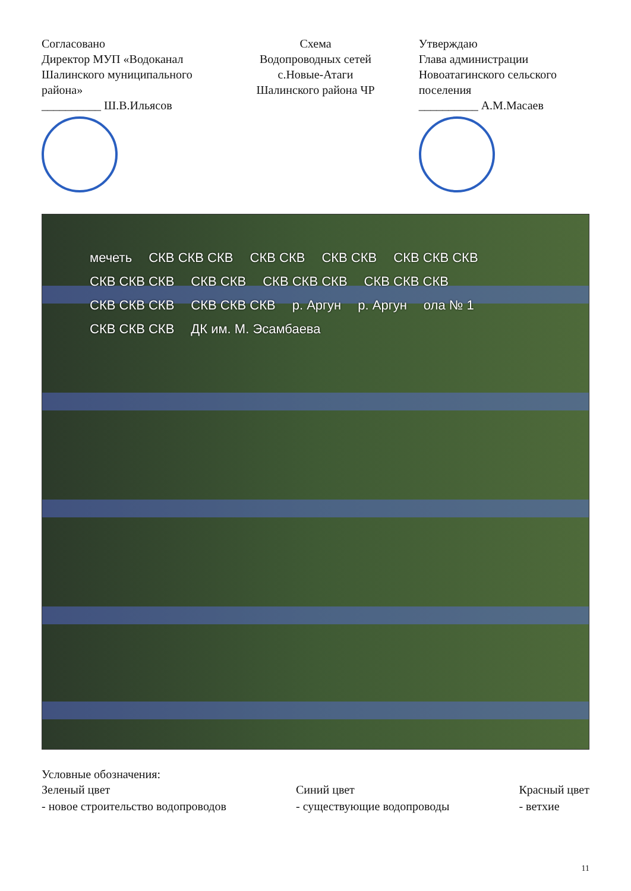Согласовано
Директор МУП «Водоканал
Шалинского муниципального района»
__________ Ш.В.Ильясов
Схема
Водопроводных сетей
с.Новые-Атаги
Шалинского района ЧР
Утверждаю
Глава администрации
Новоатагинского сельского поселения
__________ А.М.Масаев
мечеть СКВ СКВ СКВ СКВ СКВ СКВ СКВ СКВ СКВ СКВ СКВ СКВ СКВ СКВ СКВ СКВ СКВ СКВ СКВ СКВ СКВ СКВ СКВ СКВ СКВ СКВ СКВ р. Аргун р. Аргун ола № 1 СКВ СКВ СКВ ДК им. М. Эсамбаева
Условные обозначения:
Зеленый цвет
- новое строительство водопроводов
Синий цвет
- существующие водопроводы
Красный цвет
- ветхие
11